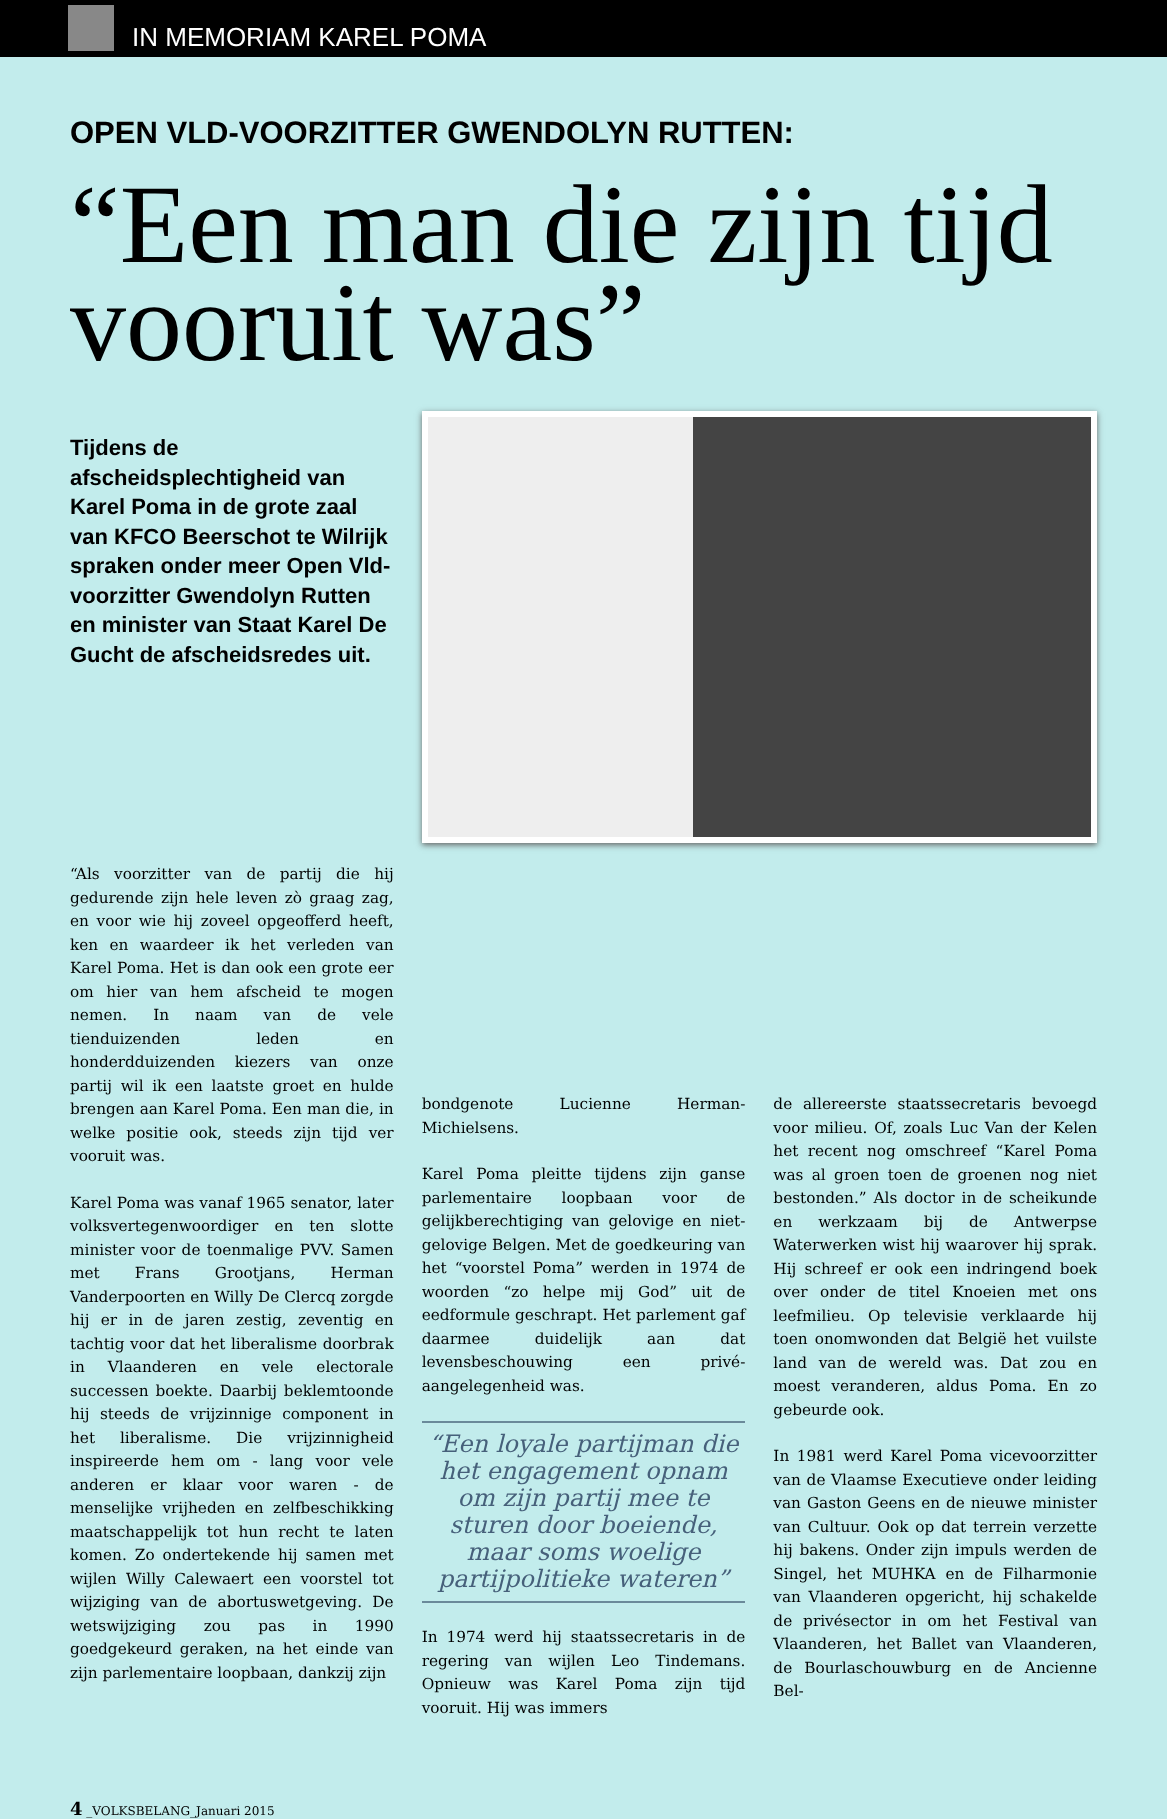IN MEMORIAM KAREL POMA
OPEN VLD-VOORZITTER GWENDOLYN RUTTEN:
“Een man die zijn tijd vooruit was”
Tijdens de afscheidsplechtigheid van Karel Poma in de grote zaal van KFCO Beerschot te Wilrijk spraken onder meer Open Vld-voorzitter Gwendolyn Rutten en minister van Staat Karel De Gucht de afscheidsredes uit.
“Als voorzitter van de partij die hij gedurende zijn hele leven zò graag zag, en voor wie hij zoveel opgeofferd heeft, ken en waardeer ik het verleden van Karel Poma. Het is dan ook een grote eer om hier van hem afscheid te mogen nemen. In naam van de vele tienduizenden leden en honderdduizenden kiezers van onze partij wil ik een laatste groet en hulde brengen aan Karel Poma. Een man die, in welke positie ook, steeds zijn tijd ver vooruit was.
Karel Poma was vanaf 1965 senator, later volksvertegenwoordiger en ten slotte minister voor de toenmalige PVV. Samen met Frans Grootjans, Herman Vanderpoorten en Willy De Clercq zorgde hij er in de jaren zestig, zeventig en tachtig voor dat het liberalisme doorbrak in Vlaanderen en vele electorale successen boekte. Daarbij beklemtoonde hij steeds de vrijzinnige component in het liberalisme. Die vrijzinnigheid inspireerde hem om - lang voor vele anderen er klaar voor waren - de menselijke vrijheden en zelfbeschikking maatschappelijk tot hun recht te laten komen. Zo ondertekende hij samen met wijlen Willy Calewaert een voorstel tot wijziging van de abortuswetgeving. De wetswijziging zou pas in 1990 goedgekeurd geraken, na het einde van zijn parlementaire loopbaan, dankzij zijn
bondgenote Lucienne Herman-Michielsens.
Karel Poma pleitte tijdens zijn ganse parlementaire loopbaan voor de gelijkberechtiging van gelovige en niet-gelovige Belgen. Met de goedkeuring van het “voorstel Poma” werden in 1974 de woorden “zo helpe mij God” uit de eedformule geschrapt. Het parlement gaf daarmee duidelijk aan dat levensbeschouwing een privé-aangelegenheid was.
“Een loyale partijman die het engagement opnam om zijn partij mee te sturen door boeiende, maar soms woelige partijpolitieke wateren”
In 1974 werd hij staatssecretaris in de regering van wijlen Leo Tindemans. Opnieuw was Karel Poma zijn tijd vooruit. Hij was immers
de allereerste staatssecretaris bevoegd voor milieu. Of, zoals Luc Van der Kelen het recent nog omschreef “Karel Poma was al groen toen de groenen nog niet bestonden.” Als doctor in de scheikunde en werkzaam bij de Antwerpse Waterwerken wist hij waarover hij sprak. Hij schreef er ook een indringend boek over onder de titel Knoeien met ons leefmilieu. Op televisie verklaarde hij toen onomwonden dat België het vuilste land van de wereld was. Dat zou en moest veranderen, aldus Poma. En zo gebeurde ook.
In 1981 werd Karel Poma vicevoorzitter van de Vlaamse Executieve onder leiding van Gaston Geens en de nieuwe minister van Cultuur. Ook op dat terrein verzette hij bakens. Onder zijn impuls werden de Singel, het MUHKA en de Filharmonie van Vlaanderen opgericht, hij schakelde de privésector in om het Festival van Vlaanderen, het Ballet van Vlaanderen, de Bourlaschouwburg en de Ancienne Bel-
4 _VOLKSBELANG_Januari 2015